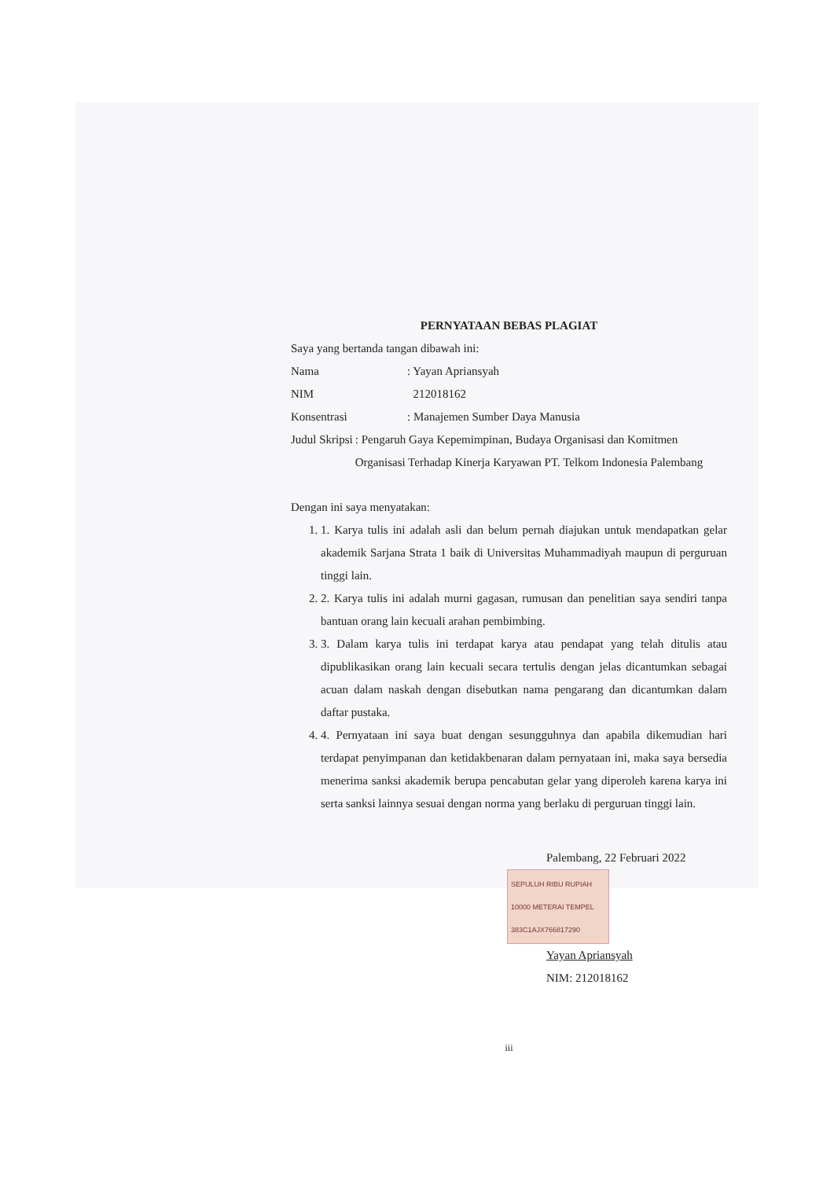PERNYATAAN BEBAS PLAGIAT
Saya yang bertanda tangan dibawah ini:
Nama: Yayan Apriansyah
NIM 212018162
Konsentrasi: Manajemen Sumber Daya Manusia
Judul Skripsi: Pengaruh Gaya Kepemimpinan, Budaya Organisasi dan Komitmen Organisasi Terhadap Kinerja Karyawan PT. Telkom Indonesia Palembang
Dengan ini saya menyatakan:
1. 1. Karya tulis ini adalah asli dan belum pernah diajukan untuk mendapatkan gelar akademik Sarjana Strata 1 baik di Universitas Muhammadiyah maupun di perguruan tinggi lain.
2. 2. Karya tulis ini adalah murni gagasan, rumusan dan penelitian saya sendiri tanpa bantuan orang lain kecuali arahan pembimbing.
3. 3. Dalam karya tulis ini terdapat karya atau pendapat yang telah ditulis atau dipublikasikan orang lain kecuali secara tertulis dengan jelas dicantumkan sebagai acuan dalam naskah dengan disebutkan nama pengarang dan dicantumkan dalam daftar pustaka.
4. 4. Pernyataan ini saya buat dengan sesungguhnya dan apabila dikemudian hari terdapat penyimpanan dan ketidakbenaran dalam pernyataan ini, maka saya bersedia menerima sanksi akademik berupa pencabutan gelar yang diperoleh karena karya ini serta sanksi lainnya sesuai dengan norma yang berlaku di perguruan tinggi lain.
Palembang, 22 Februari 2022
SEPULUH RIBU RUPIAH 10000 METERAI TEMPEL 383C1AJX766817290
Yayan Apriansyah
NIM: 212018162
iii